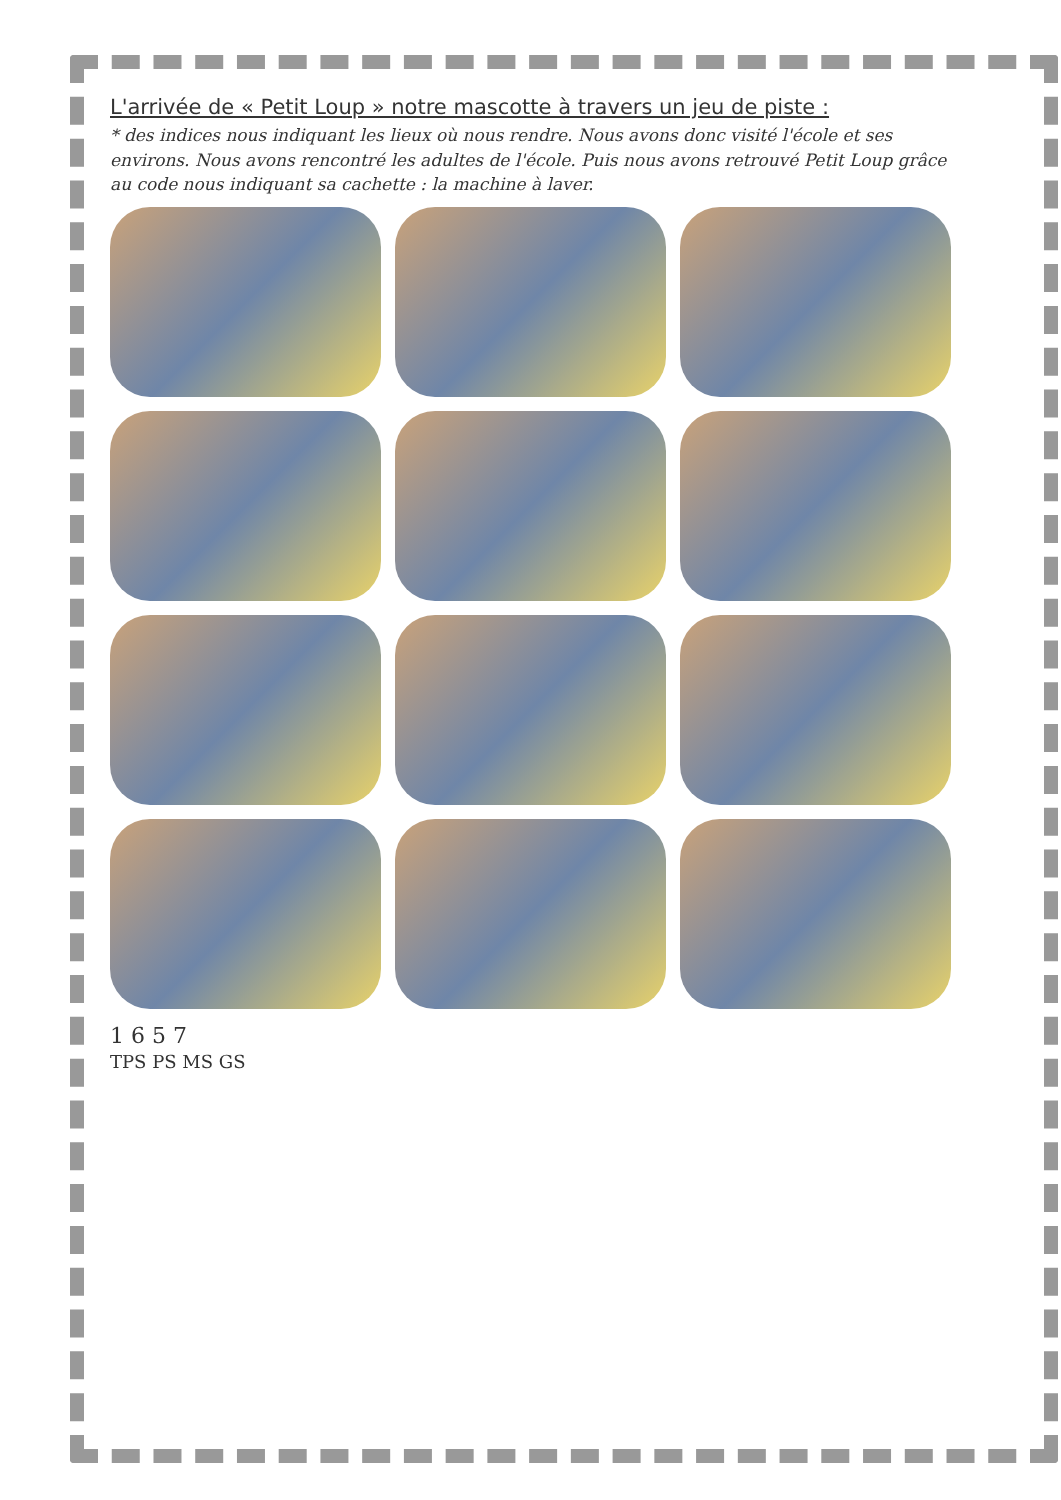L'arrivée de « Petit Loup » notre mascotte à travers un jeu de piste :
* des indices nous indiquant les lieux où nous rendre. Nous avons donc visité l'école et ses environs. Nous avons rencontré les adultes de l'école. Puis nous avons retrouvé Petit Loup grâce au code nous indiquant sa cachette : la machine à laver.
1 6 5 7
TPS PS MS GS